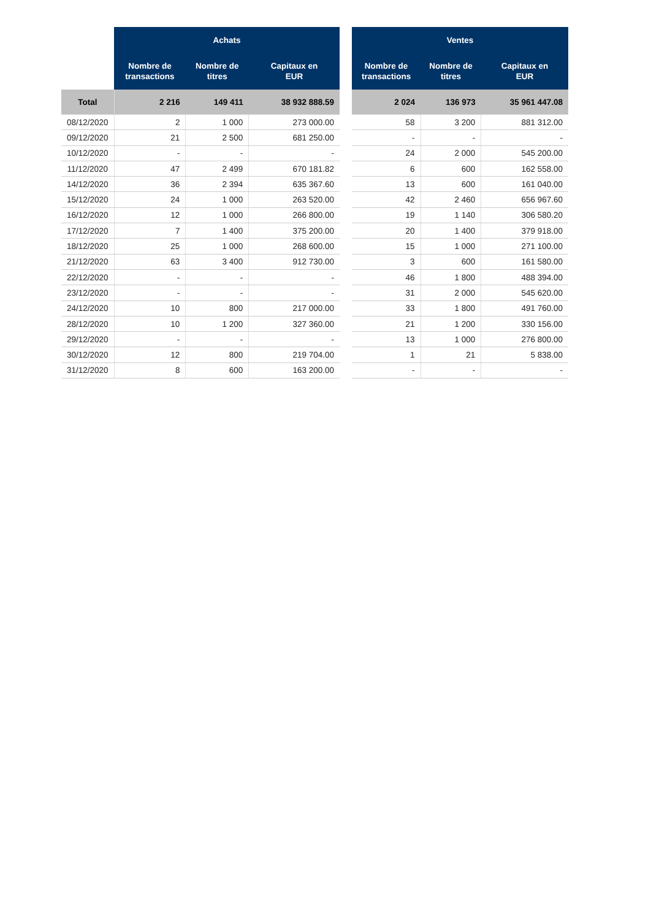| | Achats | | |
| --- | --- | --- | --- |
| | Nombre de transactions | Nombre de titres | Capitaux en EUR |
| Total | 2 216 | 149 411 | 38 932 888.59 |
| 08/12/2020 | 2 | 1 000 | 273 000.00 |
| 09/12/2020 | 21 | 2 500 | 681 250.00 |
| 10/12/2020 | - | - | - |
| 11/12/2020 | 47 | 2 499 | 670 181.82 |
| 14/12/2020 | 36 | 2 394 | 635 367.60 |
| 15/12/2020 | 24 | 1 000 | 263 520.00 |
| 16/12/2020 | 12 | 1 000 | 266 800.00 |
| 17/12/2020 | 7 | 1 400 | 375 200.00 |
| 18/12/2020 | 25 | 1 000 | 268 600.00 |
| 21/12/2020 | 63 | 3 400 | 912 730.00 |
| 22/12/2020 | - | - | - |
| 23/12/2020 | - | - | - |
| 24/12/2020 | 10 | 800 | 217 000.00 |
| 28/12/2020 | 10 | 1 200 | 327 360.00 |
| 29/12/2020 | - | - | - |
| 30/12/2020 | 12 | 800 | 219 704.00 |
| 31/12/2020 | 8 | 600 | 163 200.00 |
| Ventes | | |
| --- | --- | --- |
| Nombre de transactions | Nombre de titres | Capitaux en EUR |
| 2 024 | 136 973 | 35 961 447.08 |
| 58 | 3 200 | 881 312.00 |
| - | - | - |
| 24 | 2 000 | 545 200.00 |
| 6 | 600 | 162 558.00 |
| 13 | 600 | 161 040.00 |
| 42 | 2 460 | 656 967.60 |
| 19 | 1 140 | 306 580.20 |
| 20 | 1 400 | 379 918.00 |
| 15 | 1 000 | 271 100.00 |
| 3 | 600 | 161 580.00 |
| 46 | 1 800 | 488 394.00 |
| 31 | 2 000 | 545 620.00 |
| 33 | 1 800 | 491 760.00 |
| 21 | 1 200 | 330 156.00 |
| 13 | 1 000 | 276 800.00 |
| 1 | 21 | 5 838.00 |
| - | - | - |